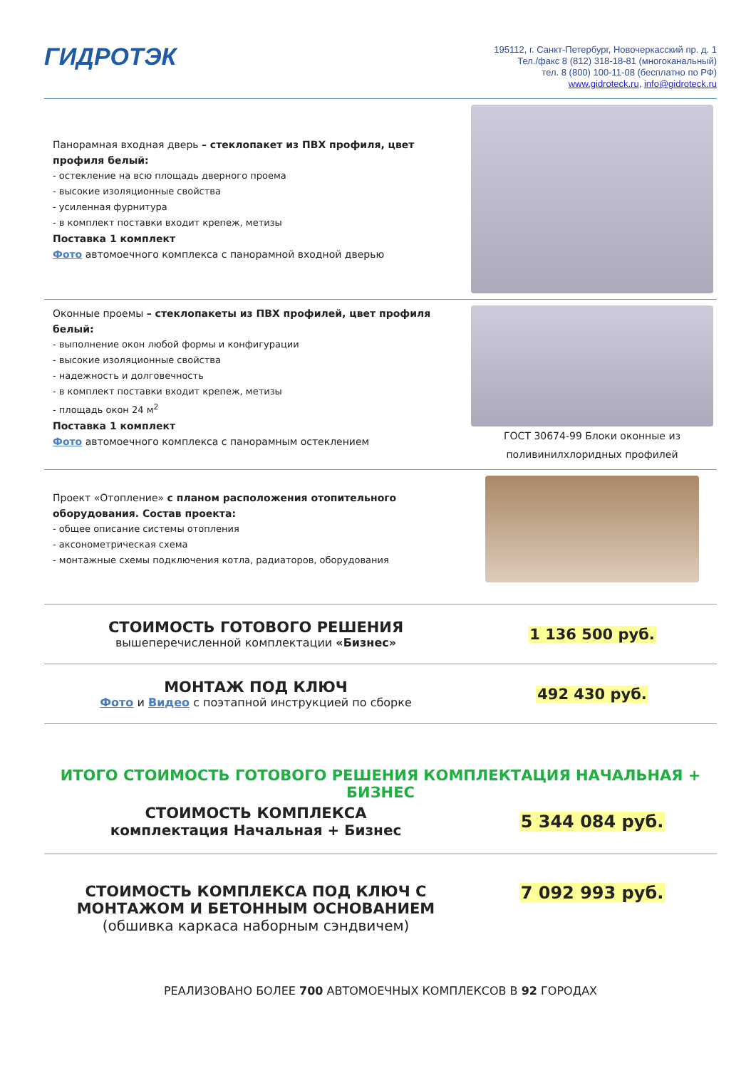ГИДРОТЭК
195112, г. Санкт-Петербург, Новочеркасский пр. д. 1
Тел./факс 8 (812) 318-18-81 (многоканальный)
тел. 8 (800) 100-11-08 (бесплатно по РФ)
www.gidroteck.ru, info@gidroteck.ru
Панорамная входная дверь – стеклопакет из ПВХ профиля, цвет профиля белый:
- остекление на всю площадь дверного проема
- высокие изоляционные свойства
- усиленная фурнитура
- в комплект поставки входит крепеж, метизы
Поставка 1 комплект
Фото автомоечного комплекса с панорамной входной дверью
Оконные проемы – стеклопакеты из ПВХ профилей, цвет профиля белый:
- выполнение окон любой формы и конфигурации
- высокие изоляционные свойства
- надежность и долговечность
- в комплект поставки входит крепеж, метизы
- площадь окон 24 м<sup>2</sup>
Поставка 1 комплект
Фото автомоечного комплекса с панорамным остеклением
ГОСТ 30674-99 Блоки оконные из поливинилхлоридных профилей
Проект «Отопление» с планом расположения отопительного оборудования. Состав проекта:
- общее описание системы отопления
- аксонометрическая схема
- монтажные схемы подключения котла, радиаторов, оборудования
СТОИМОСТЬ ГОТОВОГО РЕШЕНИЯ
вышеперечисленной комплектации «Бизнес»
1 136 500 руб.
МОНТАЖ ПОД КЛЮЧ
Фото и Видео с поэтапной инструкцией по сборке
492 430 руб.
ИТОГО СТОИМОСТЬ ГОТОВОГО РЕШЕНИЯ КОМПЛЕКТАЦИЯ НАЧАЛЬНАЯ + БИЗНЕС
СТОИМОСТЬ КОМПЛЕКСА
комплектация Начальная + Бизнес
5 344 084 руб.
СТОИМОСТЬ КОМПЛЕКСА ПОД КЛЮЧ С МОНТАЖОМ И БЕТОННЫМ ОСНОВАНИЕМ
(обшивка каркаса наборным сэндвичем)
7 092 993 руб.
РЕАЛИЗОВАНО БОЛЕЕ 700 АВТОМОЕЧНЫХ КОМПЛЕКСОВ В 92 ГОРОДАХ